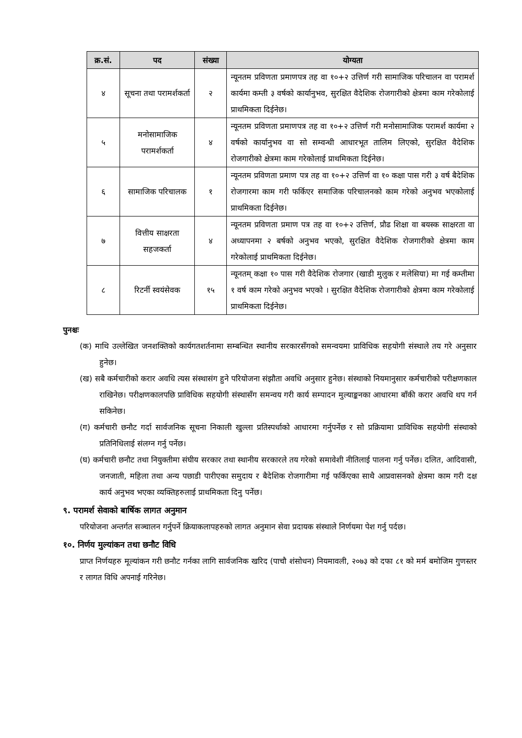| क्र.सं. | पद | संख्या | योग्यता |
| --- | --- | --- | --- |
| ४ | सूचना तथा परामर्शकर्ता | २ | न्यूनतम प्रविणता प्रमाणपत्र तह वा १०+२ उत्तिर्ण गरी सामाजिक परिचालन वा परामर्श कार्यमा कम्ती ३ वर्षको कार्यानुभव, सुरक्षित वैदेशिक रोजगारीको क्षेत्रमा काम गरेकोलाई प्राथमिकता दिईनेछ। |
| ५ | मनोसामाजिक परामर्शकर्ता | ४ | न्यूनतम प्रविणता प्रमाणपत्र तह वा १०+२ उत्तिर्ण गरी मनोसामाजिक परामर्श कार्यमा २ वर्षको कार्यानुभव वा सो सम्वन्धी आधारभूत तालिम लिएको, सुरक्षित वैदेशिक रोजगारीको क्षेत्रमा काम गरेकोलाई प्राथमिकता दिईनेछ। |
| ६ | सामाजिक परिचालक | १ | न्यूनतम प्रविणता प्रमाण पत्र तह वा १०+२ उत्तिर्ण वा १० कक्षा पास गरी ३ वर्ष बैदेशिक रोजगारमा काम गरी फर्किएर समाजिक परिचालनको काम गरेको अनुभव भएकोलाई प्राथमिकता दिईनेछ। |
| ७ | वित्तीय साक्षरता सहजकर्ता | ४ | न्यूनतम प्रविणता प्रमाण पत्र तह वा १०+२ उत्तिर्ण, प्रौढ शिक्षा वा बयस्क साक्षरता वा अध्यापनमा २ बर्षको अनुभव भएको, सुरक्षित वैदेशिक रोजगारीको क्षेत्रमा काम गरेकोलाई प्राथमिकता दिईनेछ। |
| ८ | रिटर्नी स्वयंसेवक | १५ | न्यूनतम् कक्षा १० पास गरी वैदेशिक रोजगार (खाडी मुलुक र मलेसिया) मा गई कम्तीमा १ वर्ष काम गरेको अनुभव भएको । सुरक्षित वैदेशिक रोजगारीको क्षेत्रमा काम गरेकोलाई प्राथमिकता दिईनेछ। |
पुनश्चः
(क) माथि उल्लेखित जनशक्तिको कार्यगतशर्तनामा सम्बन्धित स्थानीय सरकारसँगको समन्वयमा प्राविधिक सहयोगी संस्थाले तय गरे अनुसार हुनेछ।
(ख) सबै कर्मचारीको करार अवधि त्यस संस्थासंग हुने परियोजना संझौता अवधि अनुसार हुनेछ। संस्थाको नियमानुसार कर्मचारीको परीक्षणकाल राखिनेछ। परीक्षणकालपछि प्राविधिक सहयोगी संस्थासँग समन्वय गरी कार्य सम्पादन मुल्याङ्कनका आधारमा बाँकी करार अवधि थप गर्न सकिनेछ।
(ग) कर्मचारी छनौट गर्दा सार्वजनिक सूचना निकाली खुल्ला प्रतिस्पर्धाको आधारमा गर्नुपर्नेछ र सो प्रक्रियामा प्राविधिक सहयोगी संस्थाको प्रतिनिधिलाई संलग्न गर्नु पर्नेछ।
(घ) कर्मचारी छनौट तथा नियुक्तीमा संघीय सरकार तथा स्थानीय सरकारले तय गरेको समावेशी नीतिलाई पालना गर्नु पर्नेछ। दलित, आदिवासी, जनजाती, महिला तथा अन्य पछाडी पारीएका समुदाय र बैदेशिक रोजगारीमा गई फर्किएका साथै आप्रवासनको क्षेत्रमा काम गरी दक्ष कार्य अनुभव भएका व्यक्तिहरुलाई प्राथमिकता दिनु पर्नेछ।
९. परामर्श सेवाको बार्षिक लागत अनुमान
परियोजना अन्तर्गत सञ्चालन गर्नुपर्ने क्रियाकलापहरुको लागत अनुमान सेवा प्रदायक संस्थाले निर्णयमा पेश गर्नु पर्दछ।
१०. निर्णय मुल्यांकन तथा छनौट विधि
प्राप्त निर्णयहरु मूल्यांकन गरी छनौट गर्नका लागि सार्वजनिक खरिद (पाचौ शंसोधन) नियमावली, २०७३ को दफा ८१ को मर्म बमोजिम गुणस्तर र लागत विधि अपनाई गरिनेछ।